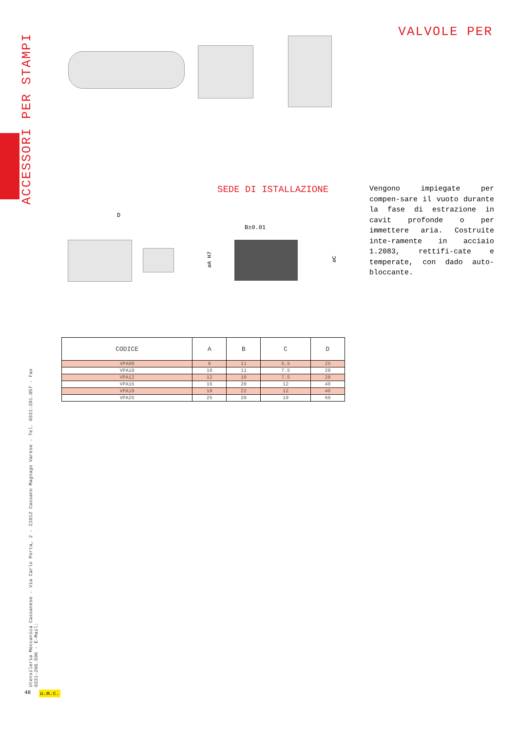ACCESSORI PER STAMPI
VALVOLE PER
SEDE DI ISTALLAZIONE
Vengono impiegate per compen-sare il vuoto durante la fase di estrazione in cavit profonde o per immettere aria. Costruite inte-ramente in acciaio 1.2083, rettifi-cate e temperate, con dado auto-bloccante.
D
B±0.01
øA H7
øC
| CODICE | A | B | C | D |
| --- | --- | --- | --- | --- |
| VPA08 | 8 | 11 | 6.5 | 25 |
| VPA10 | 10 | 11 | 7.5 | 28 |
| VPA12 | 12 | 18 | 7.5 | 28 |
| VPA16 | 16 | 20 | 12 | 40 |
| VPA18 | 18 | 22 | 12 | 40 |
| VPA25 | 25 | 20 | 19 | 60 |
Utensileria Meccanica Cassanese - Via Carlo Porta, 2 - 21012 Cassano Magnago Varese - Tel. 0331-201.057 - Fax 0331-206.506 - E-Mail:
48 u.m.c.